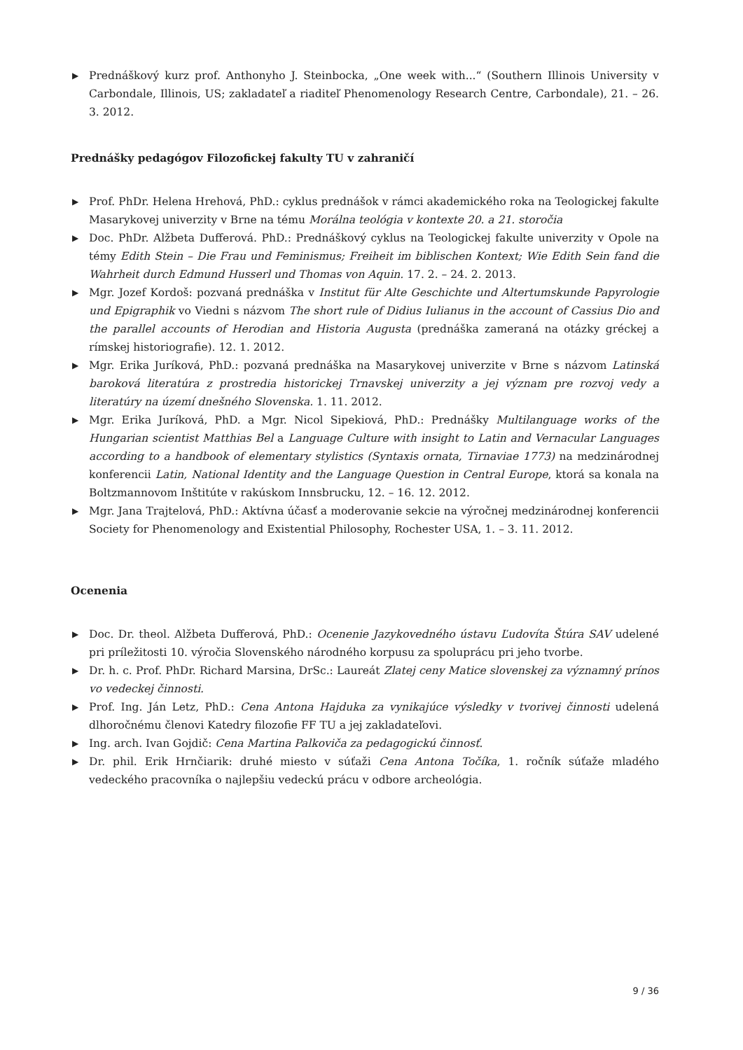▶ Prednáškový kurz prof. Anthonyho J. Steinbocka, „One week with...“ (Southern Illinois University v Carbondale, Illinois, US; zakladateľ a riaditeľ Phenomenology Research Centre, Carbondale), 21. – 26. 3. 2012.
Prednášky pedagógov Filozofickej fakulty TU v zahraničí
▶ Prof. PhDr. Helena Hrehová, PhD.: cyklus prednášok v rámci akademického roka na Teologickej fakulte Masarykovej univerzity v Brne na tému Morálna teológia v kontexte 20. a 21. storočia
▶ Doc. PhDr. Alžbeta Dufferová. PhD.: Prednáškový cyklus na Teologickej fakulte univerzity v Opole na témy Edith Stein – Die Frau und Feminismus; Freiheit im biblischen Kontext; Wie Edith Sein fand die Wahrheit durch Edmund Husserl und Thomas von Aquin. 17. 2. – 24. 2. 2013.
▶ Mgr. Jozef Kordoš: pozvaná prednáška v Institut für Alte Geschichte und Altertumskunde Papyrologie und Epigraphik vo Viedni s názvom The short rule of Didius Iulianus in the account of Cassius Dio and the parallel accounts of Herodian and Historia Augusta (prednáška zameraná na otázky gréckej a rímskej historiografie). 12. 1. 2012.
▶ Mgr. Erika Juríková, PhD.: pozvaná prednáška na Masarykovej univerzite v Brne s názvom Latinská baroková literatúra z prostredia historickej Trnavskej univerzity a jej význam pre rozvoj vedy a literatúry na území dnešného Slovenska. 1. 11. 2012.
▶ Mgr. Erika Juríková, PhD. a Mgr. Nicol Sipekiová, PhD.: Prednášky Multilanguage works of the Hungarian scientist Matthias Bel a Language Culture with insight to Latin and Vernacular Languages according to a handbook of elementary stylistics (Syntaxis ornata, Tirnaviae 1773) na medzinárodnej konferencii Latin, National Identity and the Language Question in Central Europe, ktorá sa konala na Boltzmannovom Inštitúte v rakúskom Innsbrucku, 12. – 16. 12. 2012.
▶ Mgr. Jana Trajtelová, PhD.: Aktívna účasť a moderovanie sekcie na výročnej medzinárodnej konferencii Society for Phenomenology and Existential Philosophy, Rochester USA, 1. – 3. 11. 2012.
Ocenenia
▶ Doc. Dr. theol. Alžbeta Dufferová, PhD.: Ocenenie Jazykovedného ústavu Ľudovíta Štúra SAV udelené pri príležitosti 10. výročia Slovenského národného korpusu za spoluprácu pri jeho tvorbe.
▶ Dr. h. c. Prof. PhDr. Richard Marsina, DrSc.: Laureát Zlatej ceny Matice slovenskej za významný prínos vo vedeckej činnosti.
▶ Prof. Ing. Ján Letz, PhD.: Cena Antona Hajduka za vynikajúce výsledky v tvorivej činnosti udelená dlhoročnému členovi Katedry filozofie FF TU a jej zakladateľovi.
▶ Ing. arch. Ivan Gojdič: Cena Martina Palkoviča za pedagogickú činnosť.
▶ Dr. phil. Erik Hrnčiarik: druhé miesto v súťaži Cena Antona Točíka, 1. ročník súťaže mladého vedeckého pracovníka o najlepšiu vedeckú prácu v odbore archeológia.
9 / 36